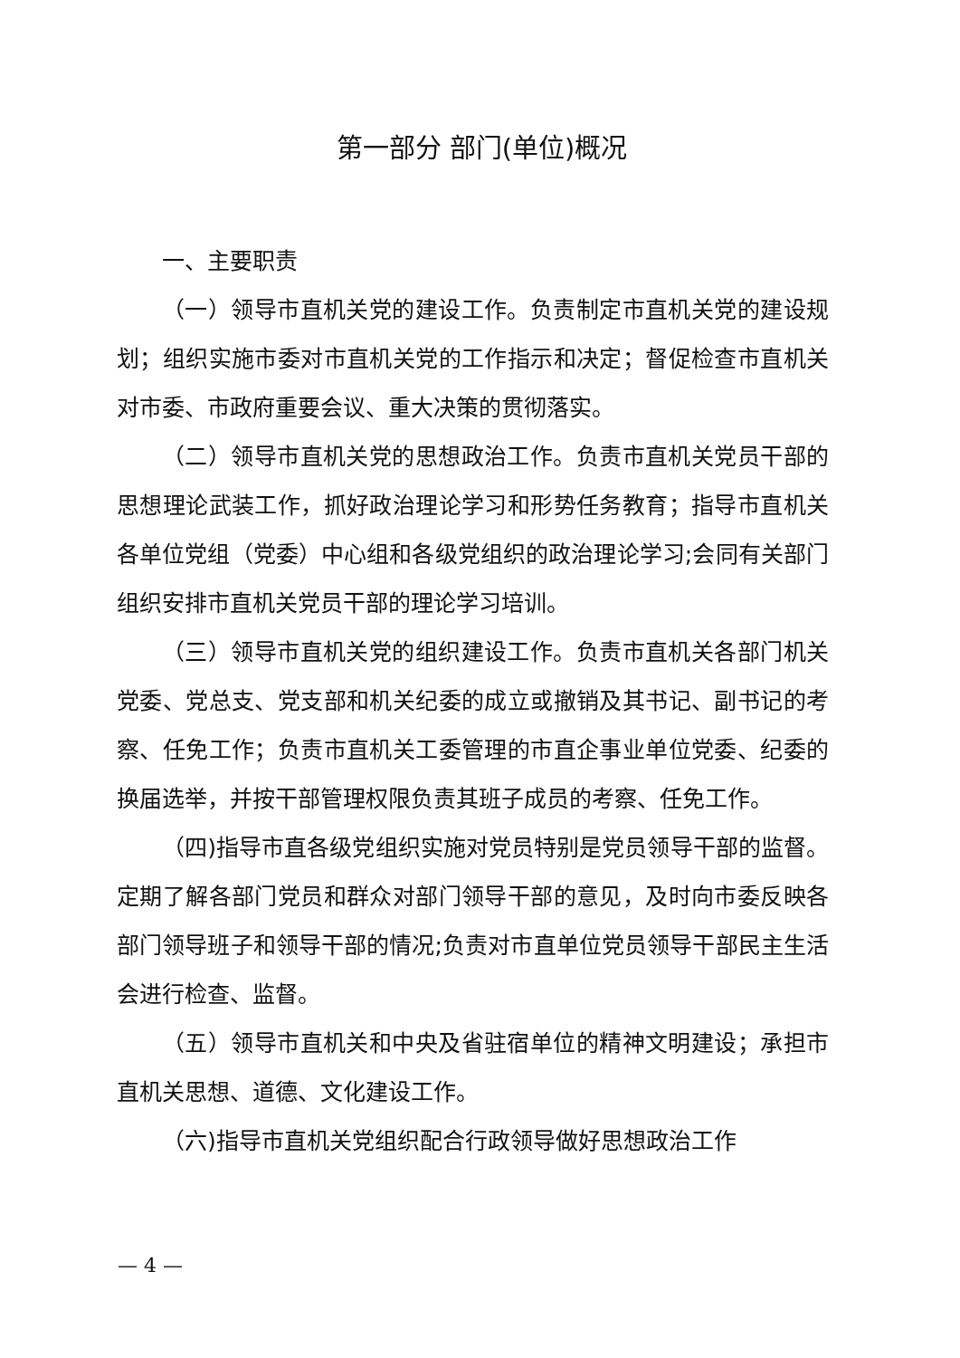第一部分 部门(单位)概况
一、主要职责
（一）领导市直机关党的建设工作。负责制定市直机关党的建设规划；组织实施市委对市直机关党的工作指示和决定；督促检查市直机关对市委、市政府重要会议、重大决策的贯彻落实。
（二）领导市直机关党的思想政治工作。负责市直机关党员干部的思想理论武装工作，抓好政治理论学习和形势任务教育；指导市直机关各单位党组（党委）中心组和各级党组织的政治理论学习;会同有关部门组织安排市直机关党员干部的理论学习培训。
（三）领导市直机关党的组织建设工作。负责市直机关各部门机关党委、党总支、党支部和机关纪委的成立或撤销及其书记、副书记的考察、任免工作；负责市直机关工委管理的市直企事业单位党委、纪委的换届选举，并按干部管理权限负责其班子成员的考察、任免工作。
（四)指导市直各级党组织实施对党员特别是党员领导干部的监督。定期了解各部门党员和群众对部门领导干部的意见，及时向市委反映各部门领导班子和领导干部的情况;负责对市直单位党员领导干部民主生活会进行检查、监督。
（五）领导市直机关和中央及省驻宿单位的精神文明建设；承担市直机关思想、道德、文化建设工作。
（六)指导市直机关党组织配合行政领导做好思想政治工作
— 4 —